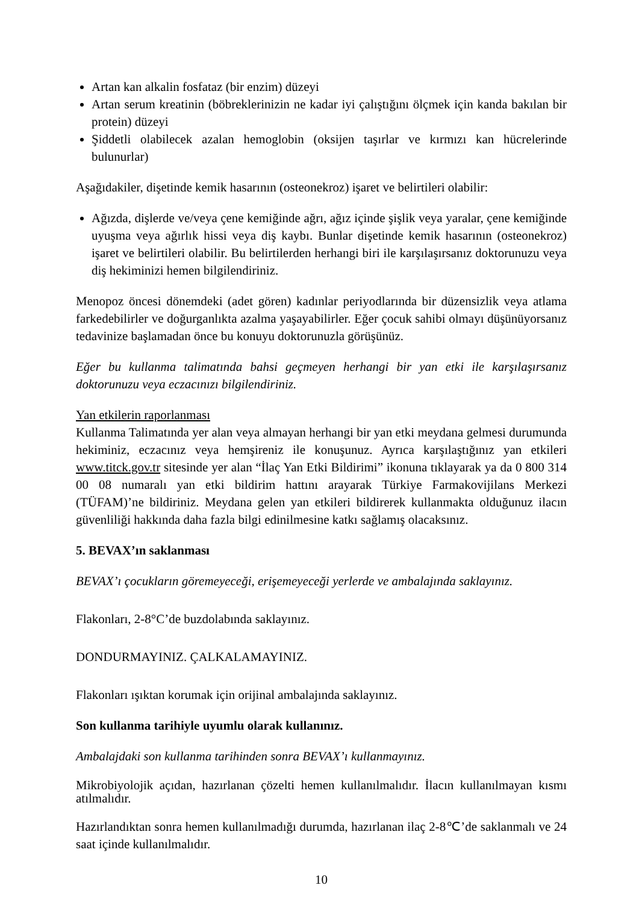Artan kan alkalin fosfataz (bir enzim) düzeyi
Artan serum kreatinin (böbreklerinizin ne kadar iyi çalıştığını ölçmek için kanda bakılan bir protein) düzeyi
Şiddetli olabilecek azalan hemoglobin (oksijen taşırlar ve kırmızı kan hücrelerinde bulunurlar)
Aşağıdakiler, dişetinde kemik hasarının (osteonekroz) işaret ve belirtileri olabilir:
Ağızda, dişlerde ve/veya çene kemiğinde ağrı, ağız içinde şişlik veya yaralar, çene kemiğinde uyuşma veya ağırlık hissi veya diş kaybı. Bunlar dişetinde kemik hasarının (osteonekroz) işaret ve belirtileri olabilir. Bu belirtilerden herhangi biri ile karşılaşırsanız doktorunuzu veya diş hekiminizi hemen bilgilendiriniz.
Menopoz öncesi dönemdeki (adet gören) kadınlar periyodlarında bir düzensizlik veya atlama farkedebilirler ve doğurganlıkta azalma yaşayabilirler. Eğer çocuk sahibi olmayı düşünüyorsanız tedavinize başlamadan önce bu konuyu doktorunuzla görüşünüz.
Eğer bu kullanma talimatında bahsi geçmeyen herhangi bir yan etki ile karşılaşırsanız doktorunuzu veya eczacınızı bilgilendiriniz.
Yan etkilerin raporlanması
Kullanma Talimatında yer alan veya almayan herhangi bir yan etki meydana gelmesi durumunda hekiminiz, eczacınız veya hemşireniz ile konuşunuz. Ayrıca karşılaştığınız yan etkileri www.titck.gov.tr sitesinde yer alan “İlaç Yan Etki Bildirimi” ikonuna tıklayarak ya da 0 800 314 00 08 numaralı yan etki bildirim hattını arayarak Türkiye Farmakovijilans Merkezi (TÜFAM)’ne bildiriniz. Meydana gelen yan etkileri bildirerek kullanmakta olduğunuz ilacın güvenliliği hakkında daha fazla bilgi edinilmesine katkı sağlamış olacaksınız.
5. BEVAX’ın saklanması
BEVAX’ı çocukların göremeyeceği, erişemeyeceği yerlerde ve ambalajında saklayınız.
Flakonları, 2-8°C’de buzdolabında saklayınız.
DONDURMAYINIZ. ÇALKALAMAYINIZ.
Flakonları ışıktan korumak için orijinal ambalajında saklayınız.
Son kullanma tarihiyle uyumlu olarak kullanınız.
Ambalajdaki son kullanma tarihinden sonra BEVAX’ı kullanmayınız.
Mikrobiyolojik açıdan, hazırlanan çözelti hemen kullanılmalıdır. İlacın kullanılmayan kısmı atılmalıdır.
Hazırlandıktan sonra hemen kullanılmadığı durumda, hazırlanan ilaç 2-8℃’de saklanmalı ve 24 saat içinde kullanılmalıdır.
10